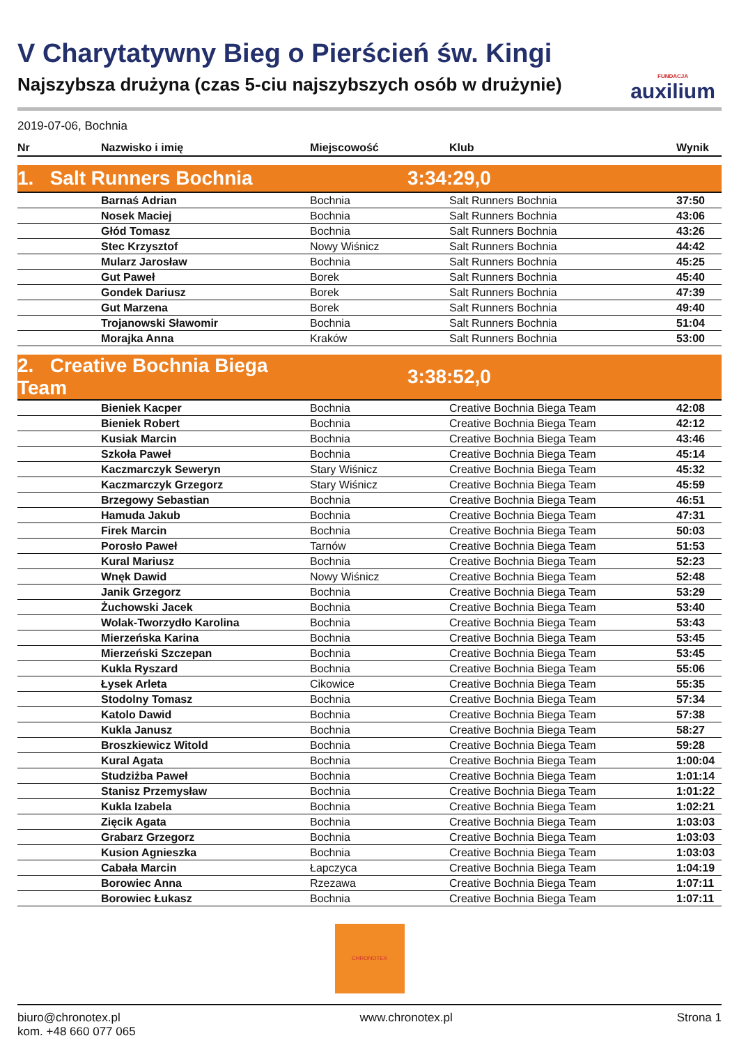V Charytatywny Bieg o Pierścień św. Kingi
Najszybsza drużyna (czas 5-ciu najszybszych osób w drużynie)
FUNDACJA
auxilium
2019-07-06, Bochnia
| Nr | Nazwisko i imię | Miejscowość | Klub | Wynik |
| --- | --- | --- | --- | --- |
| 1. Salt Runners Bochnia | | 3:34:29,0 | | |
| | Barnaś Adrian | Bochnia | Salt Runners Bochnia | 37:50 |
| | Nosek Maciej | Bochnia | Salt Runners Bochnia | 43:06 |
| | Głód Tomasz | Bochnia | Salt Runners Bochnia | 43:26 |
| | Stec Krzysztof | Nowy Wiśnicz | Salt Runners Bochnia | 44:42 |
| | Mularz Jarosław | Bochnia | Salt Runners Bochnia | 45:25 |
| | Gut Paweł | Borek | Salt Runners Bochnia | 45:40 |
| | Gondek Dariusz | Borek | Salt Runners Bochnia | 47:39 |
| | Gut Marzena | Borek | Salt Runners Bochnia | 49:40 |
| | Trojanowski Sławomir | Bochnia | Salt Runners Bochnia | 51:04 |
| | Morajka Anna | Kraków | Salt Runners Bochnia | 53:00 |
| 2. Creative Bochnia Biega Team | | 3:38:52,0 | | |
| | Bieniek Kacper | Bochnia | Creative Bochnia Biega Team | 42:08 |
| | Bieniek Robert | Bochnia | Creative Bochnia Biega Team | 42:12 |
| | Kusiak Marcin | Bochnia | Creative Bochnia Biega Team | 43:46 |
| | Szkoła Paweł | Bochnia | Creative Bochnia Biega Team | 45:14 |
| | Kaczmarczyk Seweryn | Stary Wiśnicz | Creative Bochnia Biega Team | 45:32 |
| | Kaczmarczyk Grzegorz | Stary Wiśnicz | Creative Bochnia Biega Team | 45:59 |
| | Brzegowy Sebastian | Bochnia | Creative Bochnia Biega Team | 46:51 |
| | Hamuda Jakub | Bochnia | Creative Bochnia Biega Team | 47:31 |
| | Firek Marcin | Bochnia | Creative Bochnia Biega Team | 50:03 |
| | Porosło Paweł | Tarnów | Creative Bochnia Biega Team | 51:53 |
| | Kural Mariusz | Bochnia | Creative Bochnia Biega Team | 52:23 |
| | Wnęk Dawid | Nowy Wiśnicz | Creative Bochnia Biega Team | 52:48 |
| | Janik Grzegorz | Bochnia | Creative Bochnia Biega Team | 53:29 |
| | Żuchowski Jacek | Bochnia | Creative Bochnia Biega Team | 53:40 |
| | Wolak-Tworzydło Karolina | Bochnia | Creative Bochnia Biega Team | 53:43 |
| | Mierzeńska Karina | Bochnia | Creative Bochnia Biega Team | 53:45 |
| | Mierzeński Szczepan | Bochnia | Creative Bochnia Biega Team | 53:45 |
| | Kukla Ryszard | Bochnia | Creative Bochnia Biega Team | 55:06 |
| | Łysek Arleta | Cikowice | Creative Bochnia Biega Team | 55:35 |
| | Stodolny Tomasz | Bochnia | Creative Bochnia Biega Team | 57:34 |
| | Katolo Dawid | Bochnia | Creative Bochnia Biega Team | 57:38 |
| | Kukla Janusz | Bochnia | Creative Bochnia Biega Team | 58:27 |
| | Broszkiewicz Witold | Bochnia | Creative Bochnia Biega Team | 59:28 |
| | Kural Agata | Bochnia | Creative Bochnia Biega Team | 1:00:04 |
| | Studziżba Paweł | Bochnia | Creative Bochnia Biega Team | 1:01:14 |
| | Stanisz Przemysław | Bochnia | Creative Bochnia Biega Team | 1:01:22 |
| | Kukla Izabela | Bochnia | Creative Bochnia Biega Team | 1:02:21 |
| | Zięcik Agata | Bochnia | Creative Bochnia Biega Team | 1:03:03 |
| | Grabarz Grzegorz | Bochnia | Creative Bochnia Biega Team | 1:03:03 |
| | Kusion Agnieszka | Bochnia | Creative Bochnia Biega Team | 1:03:03 |
| | Cabała Marcin | Łapczyca | Creative Bochnia Biega Team | 1:04:19 |
| | Borowiec Anna | Rzezawa | Creative Bochnia Biega Team | 1:07:11 |
| | Borowiec Łukasz | Bochnia | Creative Bochnia Biega Team | 1:07:11 |
CHRONOTEX
biuro@chronotex.pl
kom. +48 660 077 065
www.chronotex.pl Strona 1